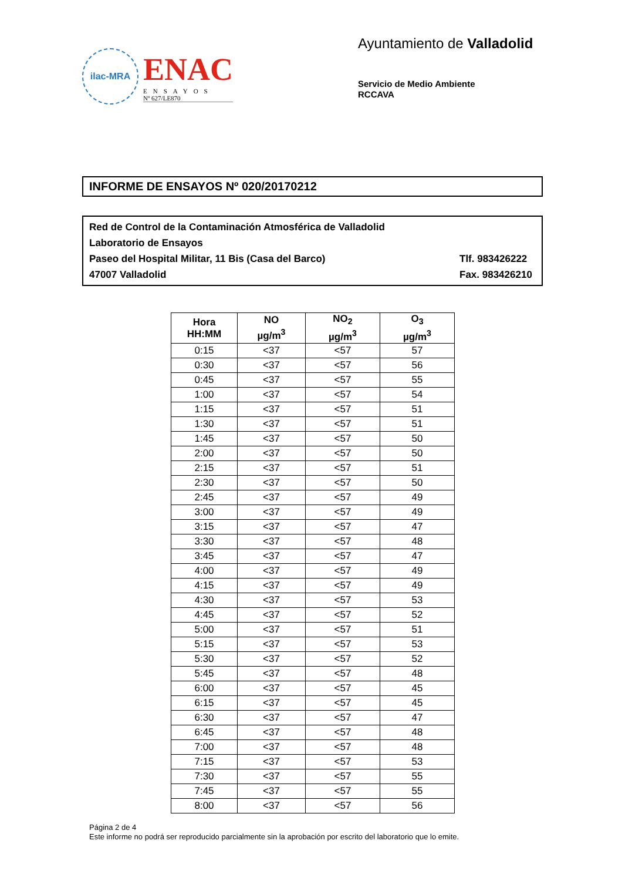ilac-MRA
ENAC
ENSAYOS
Nº 627/LE870
Ayuntamiento de Valladolid
Servicio de Medio Ambiente
RCCAVA
INFORME DE ENSAYOS Nº 020/20170212
Red de Control de la Contaminación Atmosférica de Valladolid
Laboratorio de Ensayos
Paseo del Hospital Militar, 11 Bis (Casa del Barco) Tlf. 983426222
47007 Valladolid Fax. 983426210
| Hora HH:MM | NO µg/m<sup>3</sup> | NO<sub>2</sub> µg/m<sup>3</sup> | O<sub>3</sub> µg/m<sup>3</sup> |
| --- | --- | --- | --- |
| 0:15 | <37 | <57 | 57 |
| 0:30 | <37 | <57 | 56 |
| 0:45 | <37 | <57 | 55 |
| 1:00 | <37 | <57 | 54 |
| 1:15 | <37 | <57 | 51 |
| 1:30 | <37 | <57 | 51 |
| 1:45 | <37 | <57 | 50 |
| 2:00 | <37 | <57 | 50 |
| 2:15 | <37 | <57 | 51 |
| 2:30 | <37 | <57 | 50 |
| 2:45 | <37 | <57 | 49 |
| 3:00 | <37 | <57 | 49 |
| 3:15 | <37 | <57 | 47 |
| 3:30 | <37 | <57 | 48 |
| 3:45 | <37 | <57 | 47 |
| 4:00 | <37 | <57 | 49 |
| 4:15 | <37 | <57 | 49 |
| 4:30 | <37 | <57 | 53 |
| 4:45 | <37 | <57 | 52 |
| 5:00 | <37 | <57 | 51 |
| 5:15 | <37 | <57 | 53 |
| 5:30 | <37 | <57 | 52 |
| 5:45 | <37 | <57 | 48 |
| 6:00 | <37 | <57 | 45 |
| 6:15 | <37 | <57 | 45 |
| 6:30 | <37 | <57 | 47 |
| 6:45 | <37 | <57 | 48 |
| 7:00 | <37 | <57 | 48 |
| 7:15 | <37 | <57 | 53 |
| 7:30 | <37 | <57 | 55 |
| 7:45 | <37 | <57 | 55 |
| 8:00 | <37 | <57 | 56 |
Página 2 de 4
Este informe no podrá ser reproducido parcialmente sin la aprobación por escrito del laboratorio que lo emite.